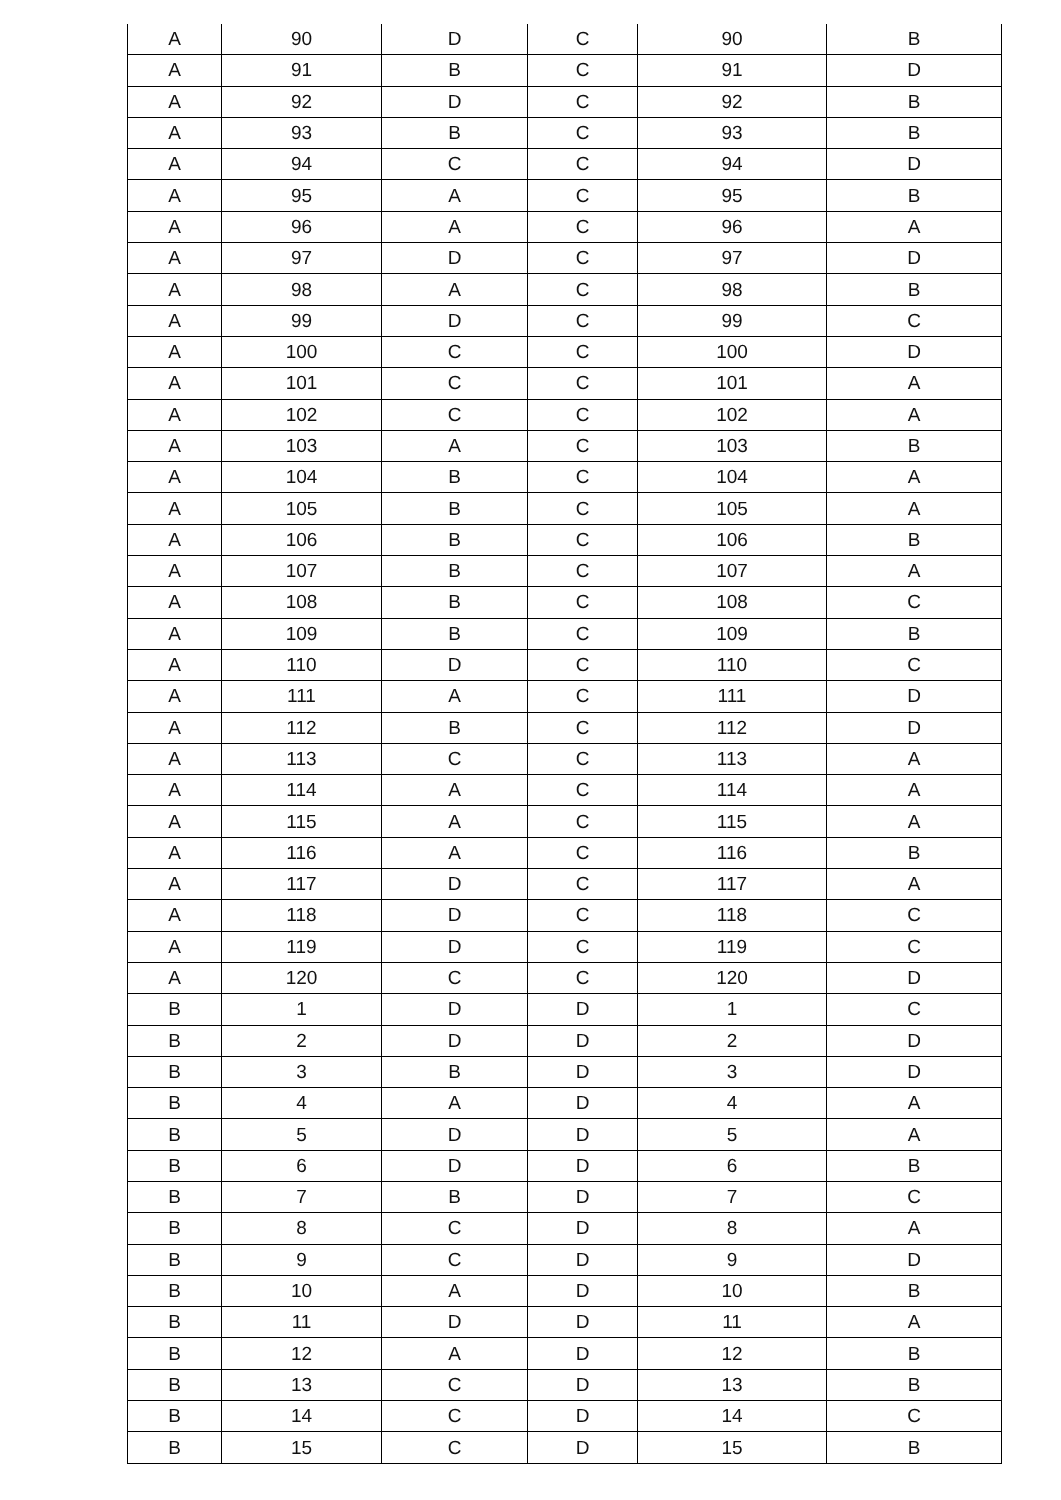| A | 90 | D | C | 90 | B |
| A | 91 | B | C | 91 | D |
| A | 92 | D | C | 92 | B |
| A | 93 | B | C | 93 | B |
| A | 94 | C | C | 94 | D |
| A | 95 | A | C | 95 | B |
| A | 96 | A | C | 96 | A |
| A | 97 | D | C | 97 | D |
| A | 98 | A | C | 98 | B |
| A | 99 | D | C | 99 | C |
| A | 100 | C | C | 100 | D |
| A | 101 | C | C | 101 | A |
| A | 102 | C | C | 102 | A |
| A | 103 | A | C | 103 | B |
| A | 104 | B | C | 104 | A |
| A | 105 | B | C | 105 | A |
| A | 106 | B | C | 106 | B |
| A | 107 | B | C | 107 | A |
| A | 108 | B | C | 108 | C |
| A | 109 | B | C | 109 | B |
| A | 110 | D | C | 110 | C |
| A | 111 | A | C | 111 | D |
| A | 112 | B | C | 112 | D |
| A | 113 | C | C | 113 | A |
| A | 114 | A | C | 114 | A |
| A | 115 | A | C | 115 | A |
| A | 116 | A | C | 116 | B |
| A | 117 | D | C | 117 | A |
| A | 118 | D | C | 118 | C |
| A | 119 | D | C | 119 | C |
| A | 120 | C | C | 120 | D |
| B | 1 | D | D | 1 | C |
| B | 2 | D | D | 2 | D |
| B | 3 | B | D | 3 | D |
| B | 4 | A | D | 4 | A |
| B | 5 | D | D | 5 | A |
| B | 6 | D | D | 6 | B |
| B | 7 | B | D | 7 | C |
| B | 8 | C | D | 8 | A |
| B | 9 | C | D | 9 | D |
| B | 10 | A | D | 10 | B |
| B | 11 | D | D | 11 | A |
| B | 12 | A | D | 12 | B |
| B | 13 | C | D | 13 | B |
| B | 14 | C | D | 14 | C |
| B | 15 | C | D | 15 | B |